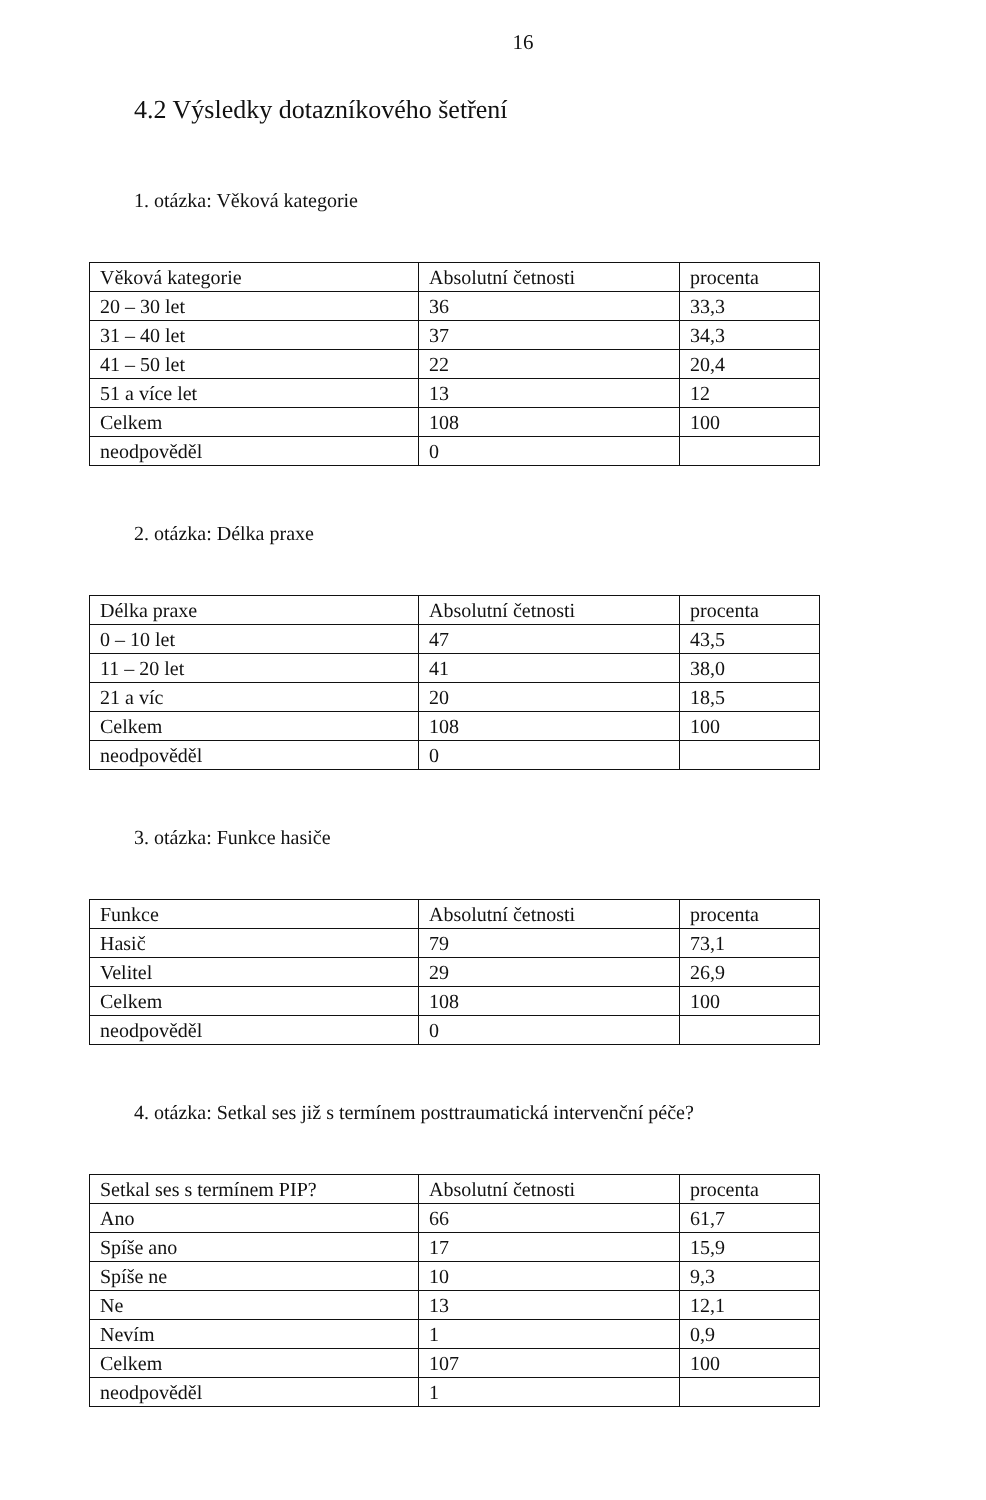16
4.2 Výsledky dotazníkového šetření
1. otázka: Věková kategorie
| Věková kategorie | Absolutní četnosti | procenta |
| 20 – 30 let | 36 | 33,3 |
| 31 – 40 let | 37 | 34,3 |
| 41 – 50 let | 22 | 20,4 |
| 51 a více let | 13 | 12 |
| Celkem | 108 | 100 |
| neodpověděl | 0 | |
2. otázka: Délka praxe
| Délka praxe | Absolutní četnosti | procenta |
| 0 – 10 let | 47 | 43,5 |
| 11 – 20 let | 41 | 38,0 |
| 21 a víc | 20 | 18,5 |
| Celkem | 108 | 100 |
| neodpověděl | 0 | |
3. otázka: Funkce hasiče
| Funkce | Absolutní četnosti | procenta |
| Hasič | 79 | 73,1 |
| Velitel | 29 | 26,9 |
| Celkem | 108 | 100 |
| neodpověděl | 0 | |
4. otázka: Setkal ses již s termínem posttraumatická intervenční péče?
| Setkal ses s termínem PIP? | Absolutní četnosti | procenta |
| Ano | 66 | 61,7 |
| Spíše ano | 17 | 15,9 |
| Spíše ne | 10 | 9,3 |
| Ne | 13 | 12,1 |
| Nevím | 1 | 0,9 |
| Celkem | 107 | 100 |
| neodpověděl | 1 | |